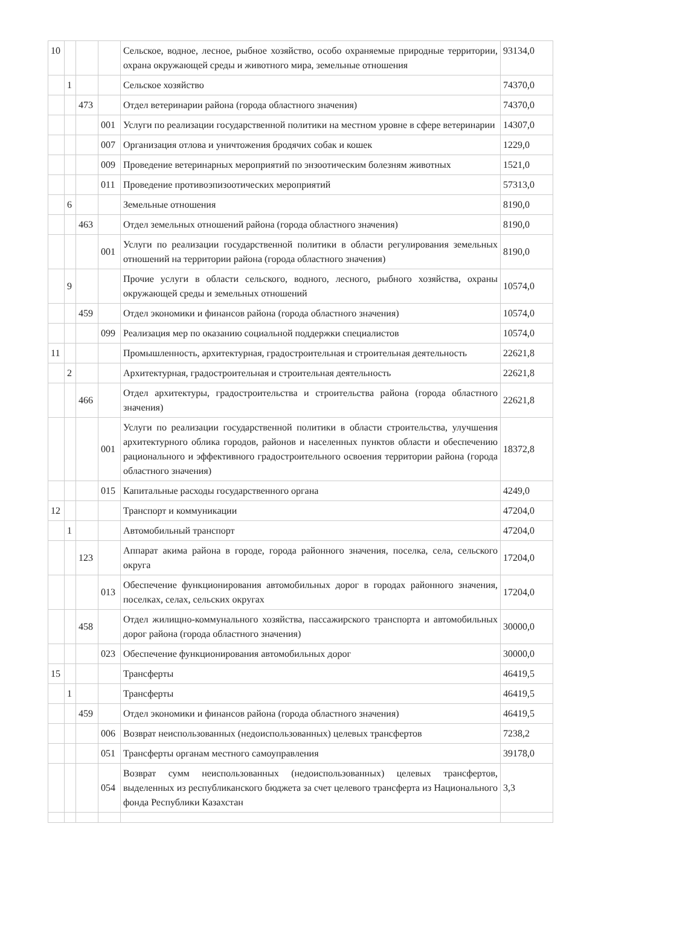| 10 | | | | Сельское, водное, лесное, рыбное хозяйство, особо охраняемые природные территории, охрана окружающей среды и животного мира, земельные отношения | 93134,0 |
| | 1 | | | Сельское хозяйство | 74370,0 |
| | | 473 | | Отдел ветеринарии района (города областного значения) | 74370,0 |
| | | | 001 | Услуги по реализации государственной политики на местном уровне в сфере ветеринарии | 14307,0 |
| | | | 007 | Организация отлова и уничтожения бродячих собак и кошек | 1229,0 |
| | | | 009 | Проведение ветеринарных мероприятий по энзоотическим болезням животных | 1521,0 |
| | | | 011 | Проведение противоэпизоотических мероприятий | 57313,0 |
| | 6 | | | Земельные отношения | 8190,0 |
| | | 463 | | Отдел земельных отношений района (города областного значения) | 8190,0 |
| | | | 001 | Услуги по реализации государственной политики в области регулирования земельных отношений на территории района (города областного значения) | 8190,0 |
| | 9 | | | Прочие услуги в области сельского, водного, лесного, рыбного хозяйства, охраны окружающей среды и земельных отношений | 10574,0 |
| | | 459 | | Отдел экономики и финансов района (города областного значения) | 10574,0 |
| | | | 099 | Реализация мер по оказанию социальной поддержки специалистов | 10574,0 |
| 11 | | | | Промышленность, архитектурная, градостроительная и строительная деятельность | 22621,8 |
| | 2 | | | Архитектурная, градостроительная и строительная деятельность | 22621,8 |
| | | 466 | | Отдел архитектуры, градостроительства и строительства района (города областного значения) | 22621,8 |
| | | | 001 | Услуги по реализации государственной политики в области строительства, улучшения архитектурного облика городов, районов и населенных пунктов области и обеспечению рационального и эффективного градостроительного освоения территории района (города областного значения) | 18372,8 |
| | | | 015 | Капитальные расходы государственного органа | 4249,0 |
| 12 | | | | Транспорт и коммуникации | 47204,0 |
| | 1 | | | Автомобильный транспорт | 47204,0 |
| | | 123 | | Аппарат акима района в городе, города районного значения, поселка, села, сельского округа | 17204,0 |
| | | | 013 | Обеспечение функционирования автомобильных дорог в городах районного значения, поселках, селах, сельских округах | 17204,0 |
| | | 458 | | Отдел жилищно-коммунального хозяйства, пассажирского транспорта и автомобильных дорог района (города областного значения) | 30000,0 |
| | | | 023 | Обеспечение функционирования автомобильных дорог | 30000,0 |
| 15 | | | | Трансферты | 46419,5 |
| | 1 | | | Трансферты | 46419,5 |
| | | 459 | | Отдел экономики и финансов района (города областного значения) | 46419,5 |
| | | | 006 | Возврат неиспользованных (недоиспользованных) целевых трансфертов | 7238,2 |
| | | | 051 | Трансферты органам местного самоуправления | 39178,0 |
| | | | 054 | Возврат сумм неиспользованных (недоиспользованных) целевых трансфертов, выделенных из республиканского бюджета за счет целевого трансферта из Национального фонда Республики Казахстан | 3,3 |